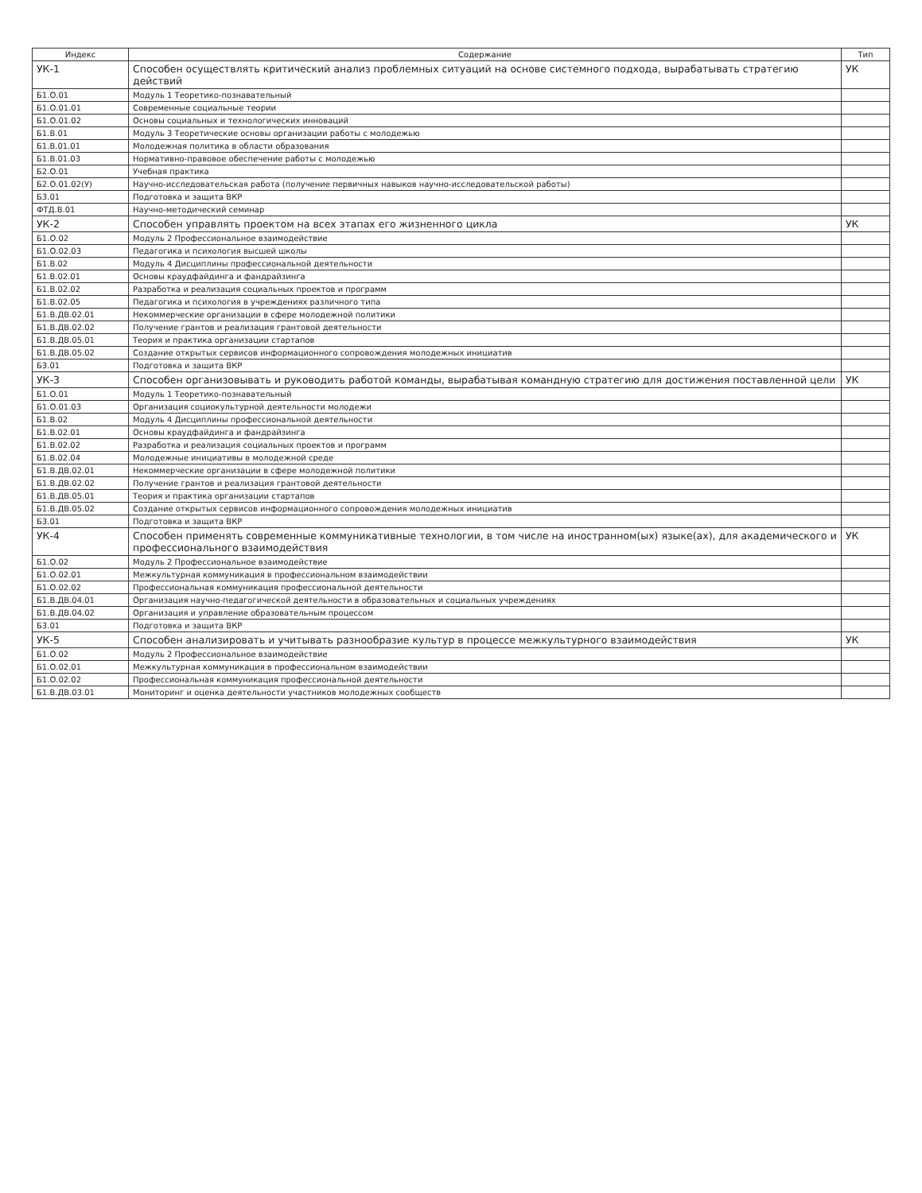| Индекс | Содержание | Тип |
| --- | --- | --- |
| УК-1 | Способен осуществлять критический анализ проблемных ситуаций на основе системного подхода, вырабатывать стратегию действий | УК |
| Б1.О.01 | Модуль 1 Теоретико-познавательный | |
| Б1.О.01.01 | Современные социальные теории | |
| Б1.О.01.02 | Основы социальных и технологических инноваций | |
| Б1.В.01 | Модуль 3 Теоретические основы организации работы с молодежью | |
| Б1.В.01.01 | Молодежная политика в области образования | |
| Б1.В.01.03 | Нормативно-правовое обеспечение работы с молодежью | |
| Б2.О.01 | Учебная практика | |
| Б2.О.01.02(У) | Научно-исследовательская работа (получение первичных навыков научно-исследовательской работы) | |
| Б3.01 | Подготовка и защита ВКР | |
| ФТД.В.01 | Научно-методический семинар | |
| УК-2 | Способен управлять проектом на всех этапах его жизненного цикла | УК |
| Б1.О.02 | Модуль 2 Профессиональное взаимодействие | |
| Б1.О.02.03 | Педагогика и психология высшей школы | |
| Б1.В.02 | Модуль 4 Дисциплины профессиональной деятельности | |
| Б1.В.02.01 | Основы краудфайдинга и фандрайзинга | |
| Б1.В.02.02 | Разработка и реализация социальных проектов и программ | |
| Б1.В.02.05 | Педагогика и психология в учреждениях различного типа | |
| Б1.В.ДВ.02.01 | Некоммерческие организации в сфере молодежной политики | |
| Б1.В.ДВ.02.02 | Получение грантов и реализация грантовой деятельности | |
| Б1.В.ДВ.05.01 | Теория и практика организации стартапов | |
| Б1.В.ДВ.05.02 | Создание открытых сервисов информационного сопровождения молодежных инициатив | |
| Б3.01 | Подготовка и защита ВКР | |
| УК-3 | Способен организовывать и руководить работой команды, вырабатывая командную стратегию для достижения поставленной цели | УК |
| Б1.О.01 | Модуль 1 Теоретико-познавательный | |
| Б1.О.01.03 | Организация социокультурной деятельности молодежи | |
| Б1.В.02 | Модуль 4 Дисциплины профессиональной деятельности | |
| Б1.В.02.01 | Основы краудфайдинга и фандрайзинга | |
| Б1.В.02.02 | Разработка и реализация социальных проектов и программ | |
| Б1.В.02.04 | Молодежные инициативы в молодежной среде | |
| Б1.В.ДВ.02.01 | Некоммерческие организации в сфере молодежной политики | |
| Б1.В.ДВ.02.02 | Получение грантов и реализация грантовой деятельности | |
| Б1.В.ДВ.05.01 | Теория и практика организации стартапов | |
| Б1.В.ДВ.05.02 | Создание открытых сервисов информационного сопровождения молодежных инициатив | |
| Б3.01 | Подготовка и защита ВКР | |
| УК-4 | Способен применять современные коммуникативные технологии, в том числе на иностранном(ых) языке(ах), для академического и профессионального взаимодействия | УК |
| Б1.О.02 | Модуль 2 Профессиональное взаимодействие | |
| Б1.О.02.01 | Межкультурная коммуникация в профессиональном взаимодействии | |
| Б1.О.02.02 | Профессиональная коммуникация профессиональной деятельности | |
| Б1.В.ДВ.04.01 | Организация научно-педагогической деятельности в образовательных и социальных учреждениях | |
| Б1.В.ДВ.04.02 | Организация и управление образовательным процессом | |
| Б3.01 | Подготовка и защита ВКР | |
| УК-5 | Способен анализировать и учитывать разнообразие культур в процессе межкультурного взаимодействия | УК |
| Б1.О.02 | Модуль 2 Профессиональное взаимодействие | |
| Б1.О.02.01 | Межкультурная коммуникация в профессиональном взаимодействии | |
| Б1.О.02.02 | Профессиональная коммуникация профессиональной деятельности | |
| Б1.В.ДВ.03.01 | Мониторинг и оценка деятельности участников молодежных сообществ | |